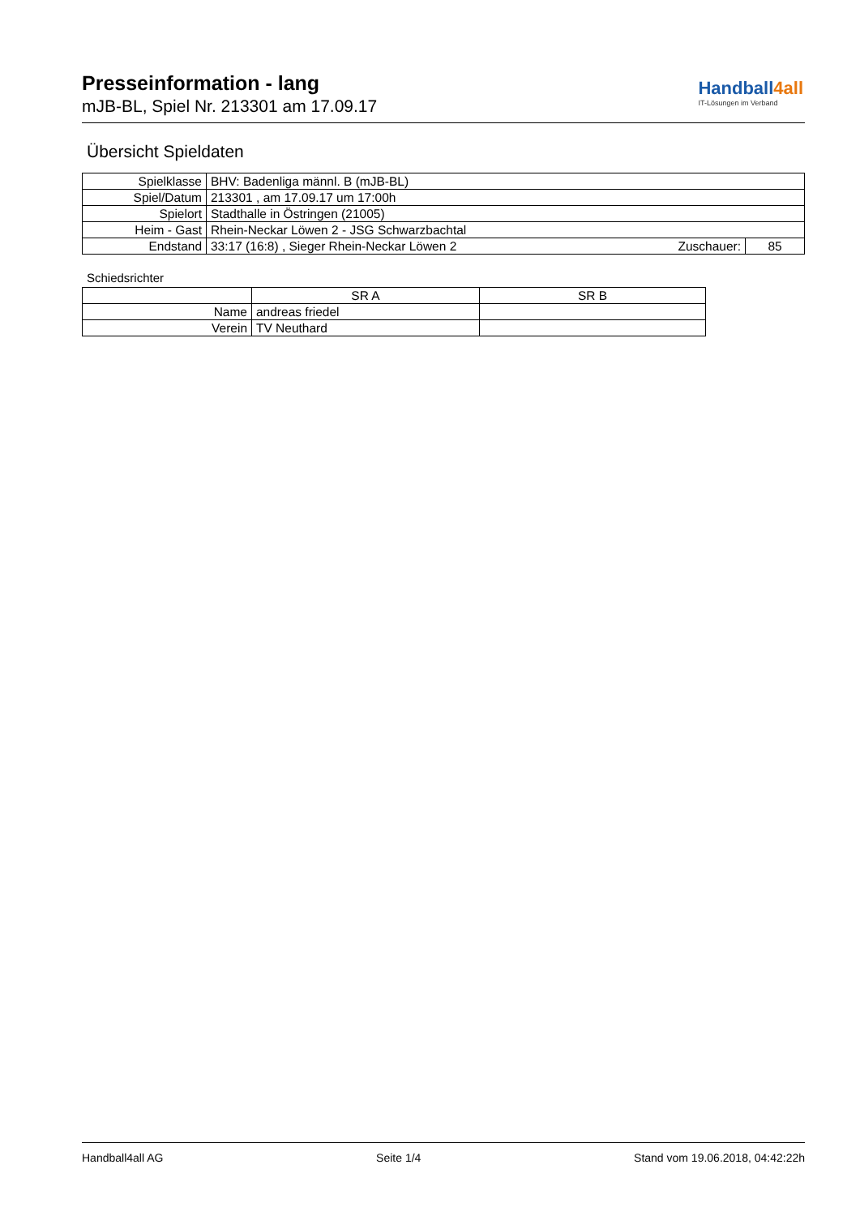Presseinformation - lang
mJB-BL, Spiel Nr. 213301 am 17.09.17
Handball4all
IT-Lösungen im Verband
Übersicht Spieldaten
| Spielklasse | BHV: Badenliga männl. B (mJB-BL) | | |
| Spiel/Datum | 213301 , am 17.09.17 um 17:00h | | |
| Spielort | Stadthalle in Östringen (21005) | | |
| Heim - Gast | Rhein-Neckar Löwen 2 - JSG Schwarzbachtal | | |
| Endstand | 33:17 (16:8) , Sieger Rhein-Neckar Löwen 2 | Zuschauer: | 85 |
Schiedsrichter
| | SR A | SR B |
| Name | andreas friedel | |
| Verein | TV Neuthard | |
Handball4all AG Seite 1/4 Stand vom 19.06.2018, 04:42:22h